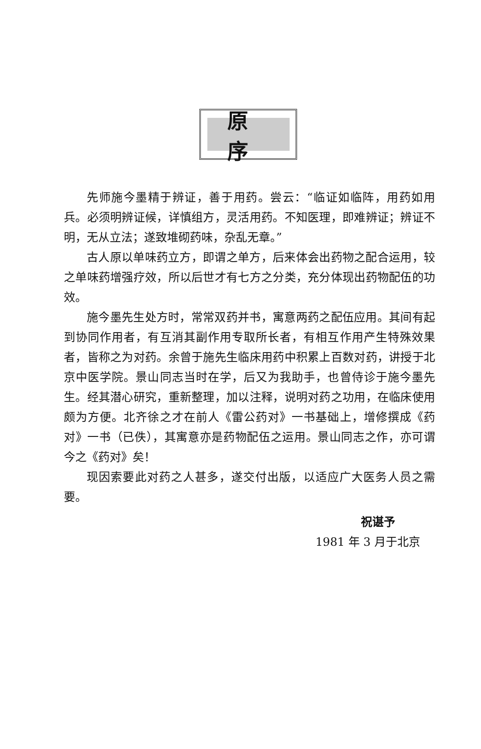原序
先师施今墨精于辨证，善于用药。尝云：“临证如临阵，用药如用兵。必须明辨证候，详慎组方，灵活用药。不知医理，即难辨证；辨证不明，无从立法；遂致堆砌药味，杂乱无章。”
古人原以单味药立方，即谓之单方，后来体会出药物之配合运用，较之单味药增强疗效，所以后世才有七方之分类，充分体现出药物配伍的功效。
施今墨先生处方时，常常双药并书，寓意两药之配伍应用。其间有起到协同作用者，有互消其副作用专取所长者，有相互作用产生特殊效果者，皆称之为对药。余曾于施先生临床用药中积累上百数对药，讲授于北京中医学院。景山同志当时在学，后又为我助手，也曾侍诊于施今墨先生。经其潜心研究，重新整理，加以注释，说明对药之功用，在临床使用颇为方便。北齐徐之才在前人《雷公药对》一书基础上，增修撰成《药对》一书（已佚），其寓意亦是药物配伍之运用。景山同志之作，亦可谓今之《药对》矣！
现因索要此对药之人甚多，遂交付出版，以适应广大医务人员之需要。
祝谌予
1981 年 3 月于北京